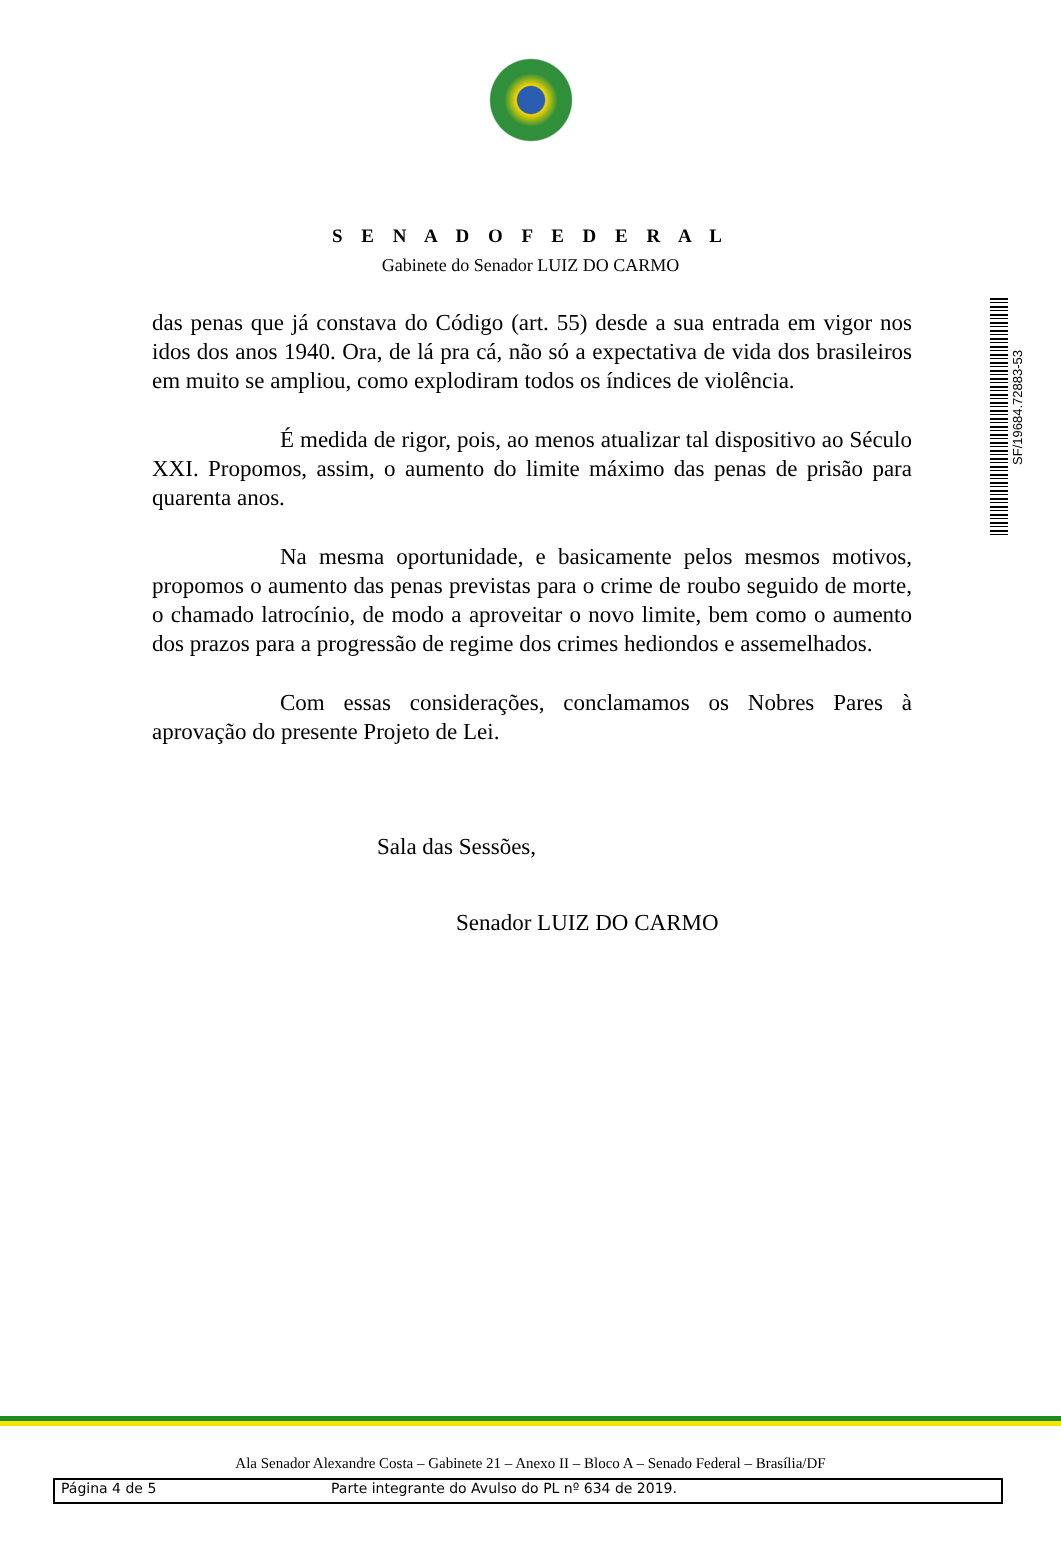S E N A D O F E D E R A L
Gabinete do Senador LUIZ DO CARMO
SF/19684.72883-53
das penas que já constava do Código (art. 55) desde a sua entrada em vigor nos idos dos anos 1940. Ora, de lá pra cá, não só a expectativa de vida dos brasileiros em muito se ampliou, como explodiram todos os índices de violência.
É medida de rigor, pois, ao menos atualizar tal dispositivo ao Século XXI. Propomos, assim, o aumento do limite máximo das penas de prisão para quarenta anos.
Na mesma oportunidade, e basicamente pelos mesmos motivos, propomos o aumento das penas previstas para o crime de roubo seguido de morte, o chamado latrocínio, de modo a aproveitar o novo limite, bem como o aumento dos prazos para a progressão de regime dos crimes hediondos e assemelhados.
Com essas considerações, conclamamos os Nobres Pares à aprovação do presente Projeto de Lei.
Sala das Sessões,
Senador LUIZ DO CARMO
Ala Senador Alexandre Costa – Gabinete 21 – Anexo II – Bloco A – Senado Federal – Brasília/DF
Página 4 de 5 Parte integrante do Avulso do PL nº 634 de 2019.